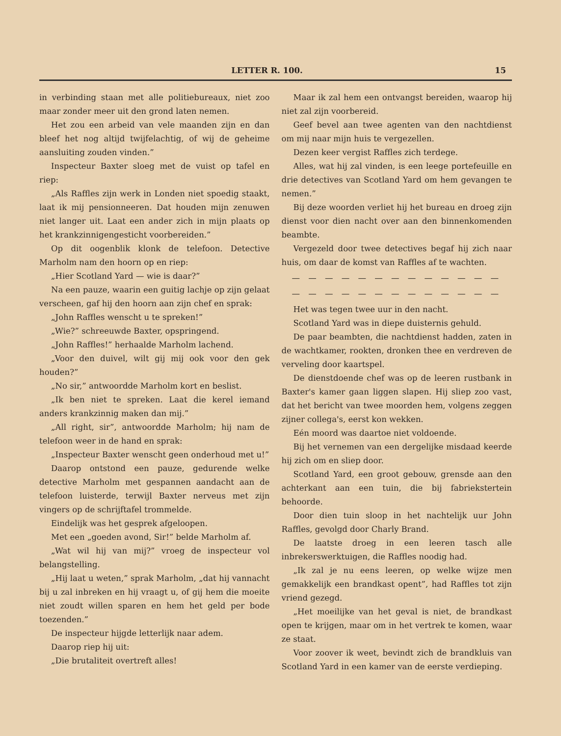LETTER R. 100. 15
in verbinding staan met alle politiebureaux, niet zoo maar zonder meer uit den grond laten nemen.
Het zou een arbeid van vele maanden zijn en dan bleef het nog altijd twijfelachtig, of wij de geheime aansluiting zouden vinden.”
Inspecteur Baxter sloeg met de vuist op tafel en riep:
„Als Raffles zijn werk in Londen niet spoedig staakt, laat ik mij pensionneeren. Dat houden mijn zenuwen niet langer uit. Laat een ander zich in mijn plaats op het krankzinnigengesticht voorbereiden.”
Op dit oogenblik klonk de telefoon. Detective Marholm nam den hoorn op en riep:
„Hier Scotland Yard — wie is daar?”
Na een pauze, waarin een guitig lachje op zijn gelaat verscheen, gaf hij den hoorn aan zijn chef en sprak:
„John Raffles wenscht u te spreken!”
„Wie?” schreeuwde Baxter, opspringend.
„John Raffles!” herhaalde Marholm lachend.
„Voor den duivel, wilt gij mij ook voor den gek houden?”
„No sir,” antwoordde Marholm kort en beslist.
„Ik ben niet te spreken. Laat die kerel iemand anders krankzinnig maken dan mij.”
„All right, sir”, antwoordde Marholm; hij nam de telefoon weer in de hand en sprak:
„Inspecteur Baxter wenscht geen onderhoud met u!”
Daarop ontstond een pauze, gedurende welke detective Marholm met gespannen aandacht aan de telefoon luisterde, terwijl Baxter nerveus met zijn vingers op de schrijftafel trommelde.
Eindelijk was het gesprek afgeloopen.
Met een „goeden avond, Sir!” belde Marholm af.
„Wat wil hij van mij?” vroeg de inspecteur vol belangstelling.
„Hij laat u weten,” sprak Marholm, „dat hij vannacht bij u zal inbreken en hij vraagt u, of gij hem die moeite niet zoudt willen sparen en hem het geld per bode toezenden.”
De inspecteur hijgde letterlijk naar adem.
Daarop riep hij uit:
„Die brutaliteit overtreft alles!
Maar ik zal hem een ontvangst bereiden, waarop hij niet zal zijn voorbereid.
Geef bevel aan twee agenten van den nachtdienst om mij naar mijn huis te vergezellen.
Dezen keer vergist Raffles zich terdege.
Alles, wat hij zal vinden, is een leege portefeuille en drie detectives van Scotland Yard om hem gevangen te nemen.”
Bij deze woorden verliet hij het bureau en droeg zijn dienst voor dien nacht over aan den binnenkomenden beambte.
Vergezeld door twee detectives begaf hij zich naar huis, om daar de komst van Raffles af te wachten.
— — — — — — — — — — — — —
— — — — — — — — — — — — —
Het was tegen twee uur in den nacht.
Scotland Yard was in diepe duisternis gehuld.
De paar beambten, die nachtdienst hadden, zaten in de wachtkamer, rookten, dronken thee en verdreven de verveling door kaartspel.
De dienstdoende chef was op de leeren rustbank in Baxter's kamer gaan liggen slapen. Hij sliep zoo vast, dat het bericht van twee moorden hem, volgens zeggen zijner collega's, eerst kon wekken.
Eén moord was daartoe niet voldoende.
Bij het vernemen van een dergelijke misdaad keerde hij zich om en sliep door.
Scotland Yard, een groot gebouw, grensde aan den achterkant aan een tuin, die bij fabriekstertein behoorde.
Door dien tuin sloop in het nachtelijk uur John Raffles, gevolgd door Charly Brand.
De laatste droeg in een leeren tasch alle inbrekerswerktuigen, die Raffles noodig had.
„Ik zal je nu eens leeren, op welke wijze men gemakkelijk een brandkast opent”, had Raffles tot zijn vriend gezegd.
„Het moeilijke van het geval is niet, de brandkast open te krijgen, maar om in het vertrek te komen, waar ze staat.
Voor zoover ik weet, bevindt zich de brandkluis van Scotland Yard in een kamer van de eerste verdieping.